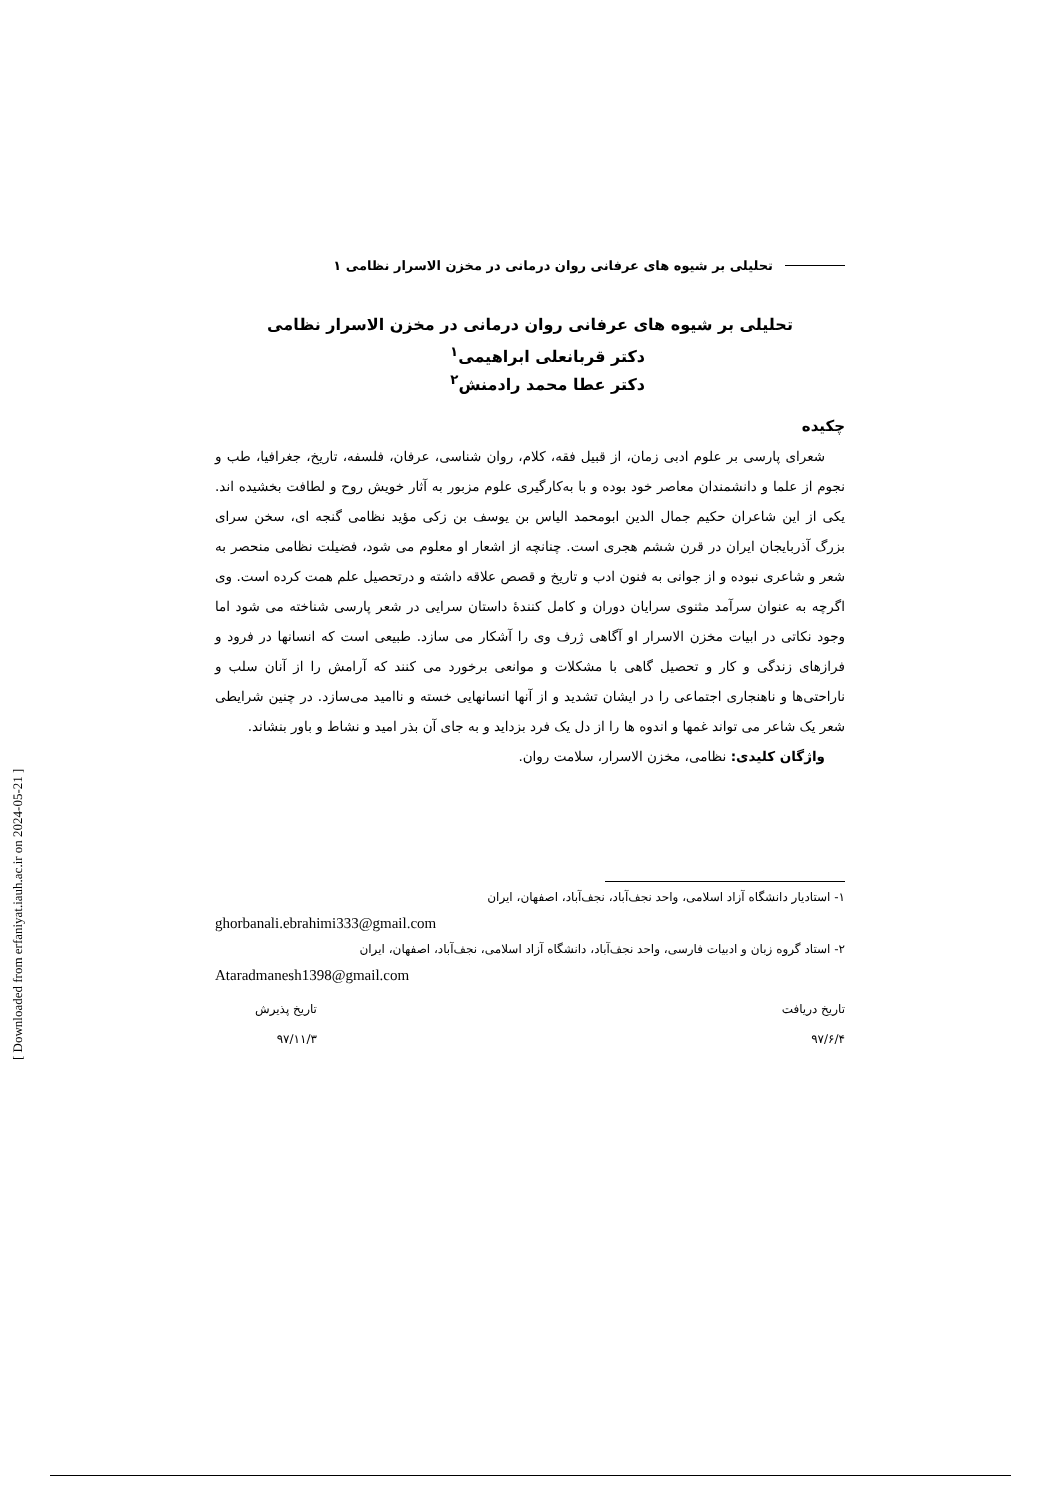تحلیلی بر شیوه های عرفانی روان درمانی در مخزن الاسرار نظامی ۱
تحلیلی بر شیوه های عرفانی روان درمانی در مخزن الاسرار نظامی
دکتر قربانعلی ابراهیمی<sup>۱</sup>
دکتر عطا محمد رادمنش<sup>۲</sup>
چکیده
شعرای پارسی بر علوم ادبی زمان، از قبیل فقه، کلام، روان شناسی، عرفان، فلسفه، تاریخ، جغرافیا، طب و نجوم از علما و دانشمندان معاصر خود بوده و با به‌کارگیری علوم مزبور به آثار خویش روح و لطافت بخشیده اند. یکی از این شاعران حکیم جمال الدین ابومحمد الیاس بن یوسف بن زکی مؤید نظامی گنجه ای، سخن سرای بزرگ آذربایجان ایران در قرن ششم هجری است. چنانچه از اشعار او معلوم می شود، فضیلت نظامی منحصر به شعر و شاعری نبوده و از جوانی به فنون ادب و تاریخ و قصص علاقه داشته و درتحصیل علم همت کرده است. وی اگرچه به عنوان سرآمد مثنوی سرایان دوران و کامل کنندهٔ داستان سرایی در شعر پارسی شناخته می شود اما وجود نکاتی در ابیات مخزن الاسرار او آگاهی ژرف وی را آشکار می سازد. طبیعی است که انسانها در فرود و فرازهای زندگی و کار و تحصیل گاهی با مشکلات و موانعی برخورد می کنند که آرامش را از آنان سلب و ناراحتی‌ها و ناهنجاری اجتماعی را در ایشان تشدید و از آنها انسانهایی خسته و ناامید می‌سازد. در چنین شرایطی شعر یک شاعر می تواند غمها و اندوه ها را از دل یک فرد بزداید و به جای آن بذر امید و نشاط و باور بنشاند.
واژگان کلیدی: نظامی، مخزن الاسرار، سلامت روان.
۱- استادیار دانشگاه آزاد اسلامی، واحد نجف‌آباد، نجف‌آباد، اصفهان، ایران
ghorbanali.ebrahimi333@gmail.com
۲- استاد گروه زبان و ادبیات فارسی، واحد نجف‌آباد، دانشگاه آزاد اسلامی، نجف‌آباد، اصفهان، ایران
Ataradmanesh1398@gmail.com
تاریخ دریافت
۹۷/۶/۴
تاریخ پذیرش
۹۷/۱۱/۳
[ Downloaded from erfaniyat.iauh.ac.ir on 2024-05-21 ]